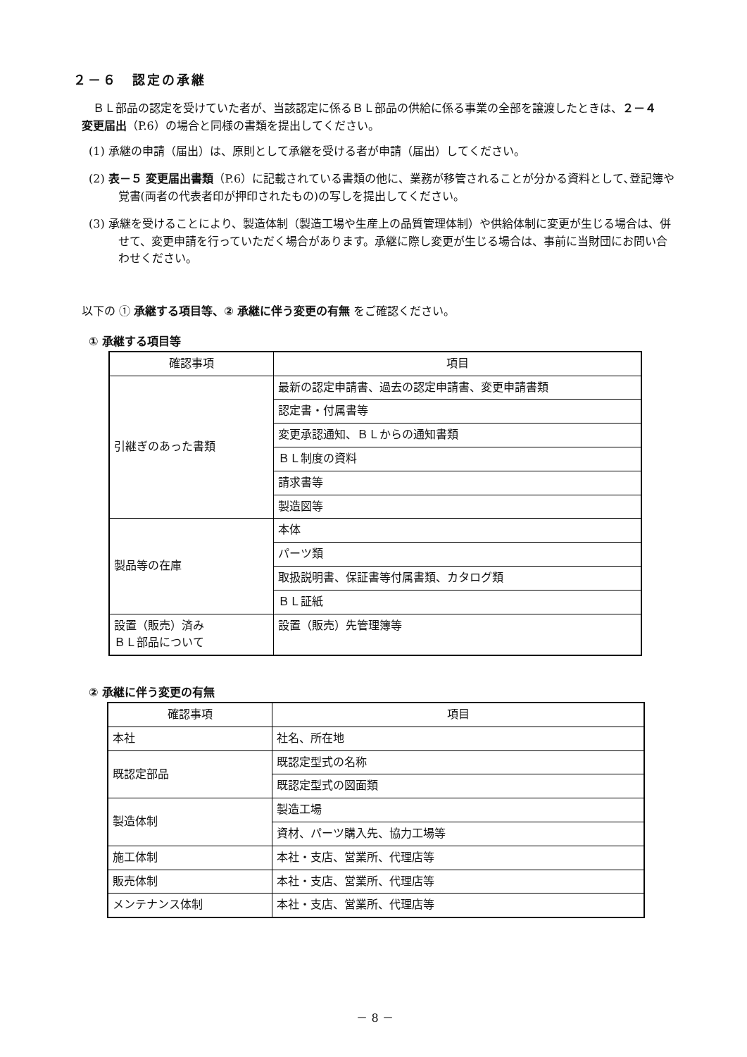２－６　認定の承継
ＢＬ部品の認定を受けていた者が、当該認定に係るＢＬ部品の供給に係る事業の全部を譲渡したときは、２－４　変更届出（P.6）の場合と同様の書類を提出してください。
(1) 承継の申請（届出）は、原則として承継を受ける者が申請（届出）してください。
(2) 表－５ 変更届出書類（P.6）に記載されている書類の他に、業務が移管されることが分かる資料として､登記簿や覚書(両者の代表者印が押印されたもの)の写しを提出してください。
(3) 承継を受けることにより、製造体制（製造工場や生産上の品質管理体制）や供給体制に変更が生じる場合は、併せて、変更申請を行っていただく場合があります。承継に際し変更が生じる場合は、事前に当財団にお問い合わせください。
以下の ① 承継する項目等、② 承継に伴う変更の有無 をご確認ください。
① 承継する項目等
| 確認事項 | 項目 |
| --- | --- |
| 引継ぎのあった書類 | 最新の認定申請書、過去の認定申請書、変更申請書類 |
| | 認定書・付属書等 |
| | 変更承認通知、ＢＬからの通知書類 |
| | ＢＬ制度の資料 |
| | 請求書等 |
| | 製造図等 |
| 製品等の在庫 | 本体 |
| | パーツ類 |
| | 取扱説明書、保証書等付属書類、カタログ類 |
| | ＢＬ証紙 |
| 設置（販売）済み ＢＬ部品について | 設置（販売）先管理簿等 |
② 承継に伴う変更の有無
| 確認事項 | 項目 |
| --- | --- |
| 本社 | 社名、所在地 |
| 既認定部品 | 既認定型式の名称 |
| | 既認定型式の図面類 |
| 製造体制 | 製造工場 |
| | 資材、パーツ購入先、協力工場等 |
| 施工体制 | 本社・支店、営業所、代理店等 |
| 販売体制 | 本社・支店、営業所、代理店等 |
| メンテナンス体制 | 本社・支店、営業所、代理店等 |
－ 8 －